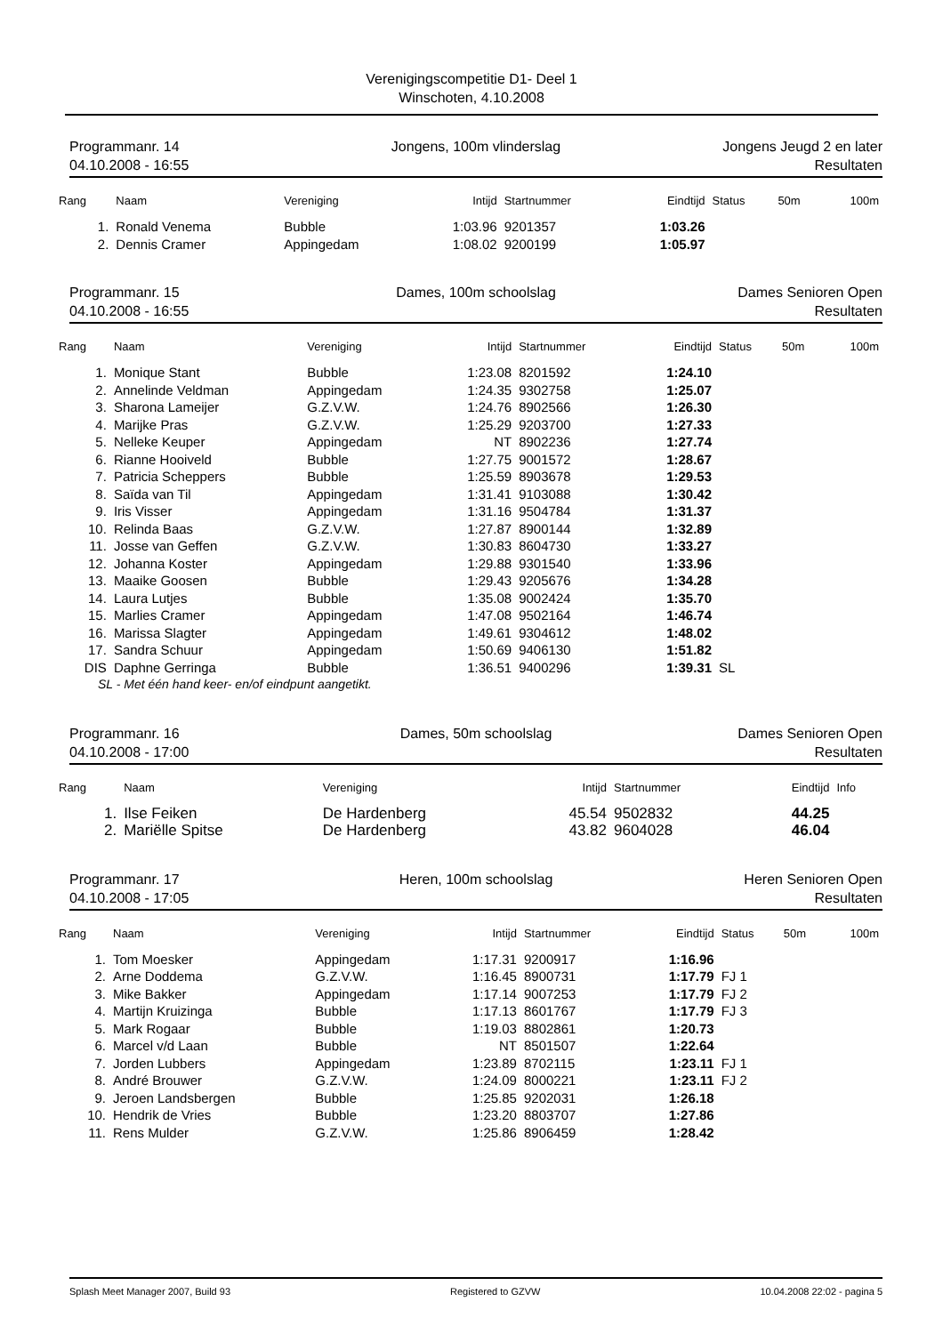Verenigingscompetitie D1- Deel 1
Winschoten, 4.10.2008
Programmanr. 14
04.10.2008 - 16:55
Jongens, 100m vlinderslag Jongens Jeugd 2 en later
Resultaten
| Rang | Naam | Vereniging | Intijd | Startnummer | Eindtijd | Status | 50m | 100m |
| --- | --- | --- | --- | --- | --- | --- | --- | --- |
| 1. | Ronald Venema | Bubble | 1:03.96 | 9201357 | 1:03.26 | | | |
| 2. | Dennis Cramer | Appingedam | 1:08.02 | 9200199 | 1:05.97 | | | |
Programmanr. 15
04.10.2008 - 16:55
Dames, 100m schoolslag Dames Senioren Open
Resultaten
| Rang | Naam | Vereniging | Intijd | Startnummer | Eindtijd | Status | 50m | 100m |
| --- | --- | --- | --- | --- | --- | --- | --- | --- |
| 1. | Monique Stant | Bubble | 1:23.08 | 8201592 | 1:24.10 | | | |
| 2. | Annelinde Veldman | Appingedam | 1:24.35 | 9302758 | 1:25.07 | | | |
| 3. | Sharona Lameijer | G.Z.V.W. | 1:24.76 | 8902566 | 1:26.30 | | | |
| 4. | Marijke Pras | G.Z.V.W. | 1:25.29 | 9203700 | 1:27.33 | | | |
| 5. | Nelleke Keuper | Appingedam | NT | 8902236 | 1:27.74 | | | |
| 6. | Rianne Hooiveld | Bubble | 1:27.75 | 9001572 | 1:28.67 | | | |
| 7. | Patricia Scheppers | Bubble | 1:25.59 | 8903678 | 1:29.53 | | | |
| 8. | Saïda van Til | Appingedam | 1:31.41 | 9103088 | 1:30.42 | | | |
| 9. | Iris Visser | Appingedam | 1:31.16 | 9504784 | 1:31.37 | | | |
| 10. | Relinda Baas | G.Z.V.W. | 1:27.87 | 8900144 | 1:32.89 | | | |
| 11. | Josse van Geffen | G.Z.V.W. | 1:30.83 | 8604730 | 1:33.27 | | | |
| 12. | Johanna Koster | Appingedam | 1:29.88 | 9301540 | 1:33.96 | | | |
| 13. | Maaike Goosen | Bubble | 1:29.43 | 9205676 | 1:34.28 | | | |
| 14. | Laura Lutjes | Bubble | 1:35.08 | 9002424 | 1:35.70 | | | |
| 15. | Marlies Cramer | Appingedam | 1:47.08 | 9502164 | 1:46.74 | | | |
| 16. | Marissa Slagter | Appingedam | 1:49.61 | 9304612 | 1:48.02 | | | |
| 17. | Sandra Schuur | Appingedam | 1:50.69 | 9406130 | 1:51.82 | | | |
| DIS | Daphne Gerringa | Bubble | 1:36.51 | 9400296 | 1:39.31 | SL | | |
| SL - Met één hand keer- en/of eindpunt aangetikt. | | | | | | | | |
Programmanr. 16
04.10.2008 - 17:00
Dames, 50m schoolslag Dames Senioren Open
Resultaten
| Rang | Naam | Vereniging | Intijd | Startnummer | Eindtijd | Info |
| --- | --- | --- | --- | --- | --- | --- |
| 1. | Ilse Feiken | De Hardenberg | 45.54 | 9502832 | 44.25 | |
| 2. | Mariëlle Spitse | De Hardenberg | 43.82 | 9604028 | 46.04 | |
Programmanr. 17
04.10.2008 - 17:05
Heren, 100m schoolslag Heren Senioren Open
Resultaten
| Rang | Naam | Vereniging | Intijd | Startnummer | Eindtijd | Status | 50m | 100m |
| --- | --- | --- | --- | --- | --- | --- | --- | --- |
| 1. | Tom Moesker | Appingedam | 1:17.31 | 9200917 | 1:16.96 | | | |
| 2. | Arne Doddema | G.Z.V.W. | 1:16.45 | 8900731 | 1:17.79 | FJ 1 | | |
| 3. | Mike Bakker | Appingedam | 1:17.14 | 9007253 | 1:17.79 | FJ 2 | | |
| 4. | Martijn Kruizinga | Bubble | 1:17.13 | 8601767 | 1:17.79 | FJ 3 | | |
| 5. | Mark Rogaar | Bubble | 1:19.03 | 8802861 | 1:20.73 | | | |
| 6. | Marcel v/d Laan | Bubble | NT | 8501507 | 1:22.64 | | | |
| 7. | Jorden Lubbers | Appingedam | 1:23.89 | 8702115 | 1:23.11 | FJ 1 | | |
| 8. | André Brouwer | G.Z.V.W. | 1:24.09 | 8000221 | 1:23.11 | FJ 2 | | |
| 9. | Jeroen Landsbergen | Bubble | 1:25.85 | 9202031 | 1:26.18 | | | |
| 10. | Hendrik de Vries | Bubble | 1:23.20 | 8803707 | 1:27.86 | | | |
| 11. | Rens Mulder | G.Z.V.W. | 1:25.86 | 8906459 | 1:28.42 | | | |
Splash Meet Manager 2007, Build 93 Registered to GZVW 10.04.2008 22:02 - pagina 5